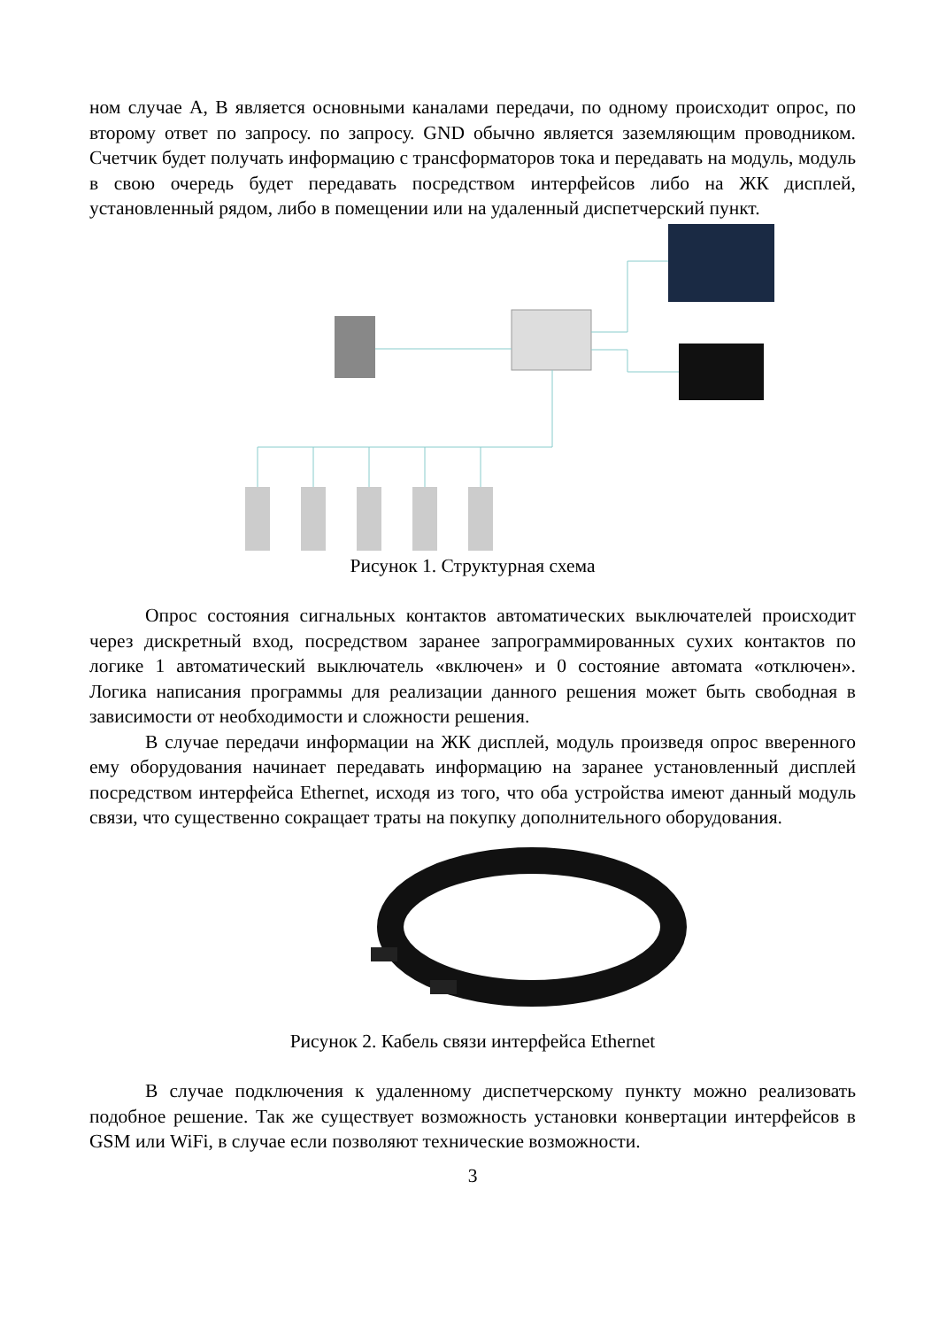ном случае А, В является основными каналами передачи, по одному происходит опрос, по второму ответ по запросу. по запросу. GND обычно является заземляющим проводником. Счетчик будет получать информацию с трансформаторов тока и передавать на модуль, модуль в свою очередь будет передавать посредством интерфейсов либо на ЖК дисплей, установленный рядом, либо в помещении или на удаленный диспетчерский пункт.
Рисунок 1. Структурная схема
Опрос состояния сигнальных контактов автоматических выключателей происходит через дискретный вход, посредством заранее запрограммированных сухих контактов по логике 1 автоматический выключатель «включен» и 0 состояние автомата «отключен». Логика написания программы для реализации данного решения может быть свободная в зависимости от необходимости и сложности решения.
В случае передачи информации на ЖК дисплей, модуль произведя опрос вверенного ему оборудования начинает передавать информацию на заранее установленный дисплей посредством интерфейса Ethernet, исходя из того, что оба устройства имеют данный модуль связи, что существенно сокращает траты на покупку дополнительного оборудования.
Рисунок 2. Кабель связи интерфейса Ethernet
В случае подключения к удаленному диспетчерскому пункту можно реализовать подобное решение. Так же существует возможность установки конвертации интерфейсов в GSM или WiFi, в случае если позволяют технические возможности.
3